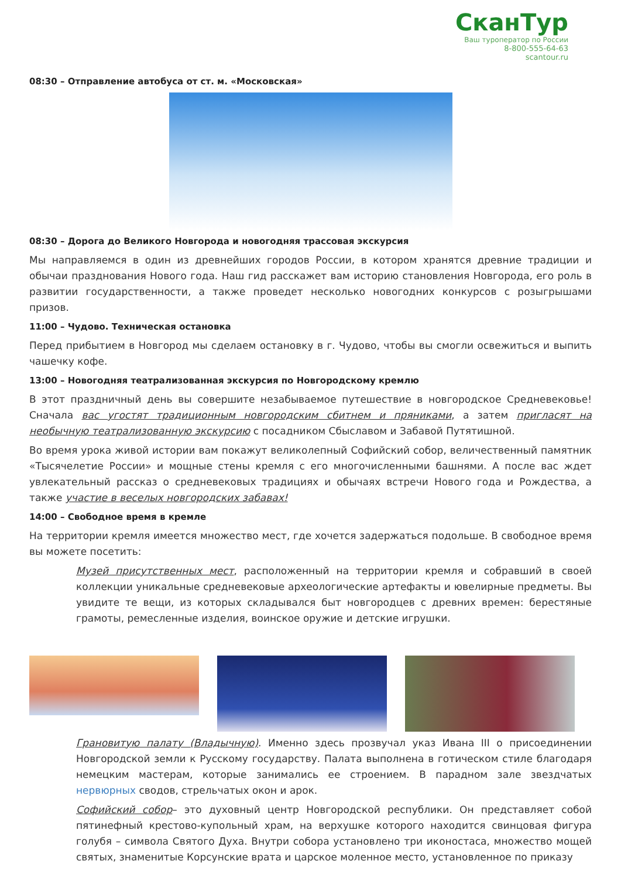СканТур
Ваш туроператор по России
8-800-555-64-63
scantour.ru
08:30 – Отправление автобуса от ст. м. «Московская»
08:30 – Дорога до Великого Новгорода и новогодняя трассовая экскурсия
Мы направляемся в один из древнейших городов России, в котором хранятся древние традиции и обычаи празднования Нового года. Наш гид расскажет вам историю становления Новгорода, его роль в развитии государственности, а также проведет несколько новогодних конкурсов с розыгрышами призов.
11:00 – Чудово. Техническая остановка
Перед прибытием в Новгород мы сделаем остановку в г. Чудово, чтобы вы смогли освежиться и выпить чашечку кофе.
13:00 – Новогодняя театрализованная экскурсия по Новгородскому кремлю
В этот праздничный день вы совершите незабываемое путешествие в новгородское Средневековье! Сначала вас угостят традиционным новгородским сбитнем и пряниками, а затем пригласят на необычную театрализованную экскурсию с посадником Сбыславом и Забавой Путятишной.
Во время урока живой истории вам покажут великолепный Софийский собор, величественный памятник «Тысячелетие России» и мощные стены кремля с его многочисленными башнями. А после вас ждет увлекательный рассказ о средневековых традициях и обычаях встречи Нового года и Рождества, а также участие в веселых новгородских забавах!
14:00 – Свободное время в кремле
На территории кремля имеется множество мест, где хочется задержаться подольше. В свободное время вы можете посетить:
Музей присутственных мест, расположенный на территории кремля и собравший в своей коллекции уникальные средневековые археологические артефакты и ювелирные предметы. Вы увидите те вещи, из которых складывался быт новгородцев с древних времен: берестяные грамоты, ремесленные изделия, воинское оружие и детские игрушки.
Грановитую палату (Владычную). Именно здесь прозвучал указ Ивана III о присоединении Новгородской земли к Русскому государству. Палата выполнена в готическом стиле благодаря немецким мастерам, которые занимались ее строением. В парадном зале звездчатых нервюрных сводов, стрельчатых окон и арок.
Софийский собор– это духовный центр Новгородской республики. Он представляет собой пятинефный крестово-купольный храм, на верхушке которого находится свинцовая фигура голубя – символа Святого Духа. Внутри собора установлено три иконостаса, множество мощей святых, знаменитые Корсунские врата и царское моленное место, установленное по приказу